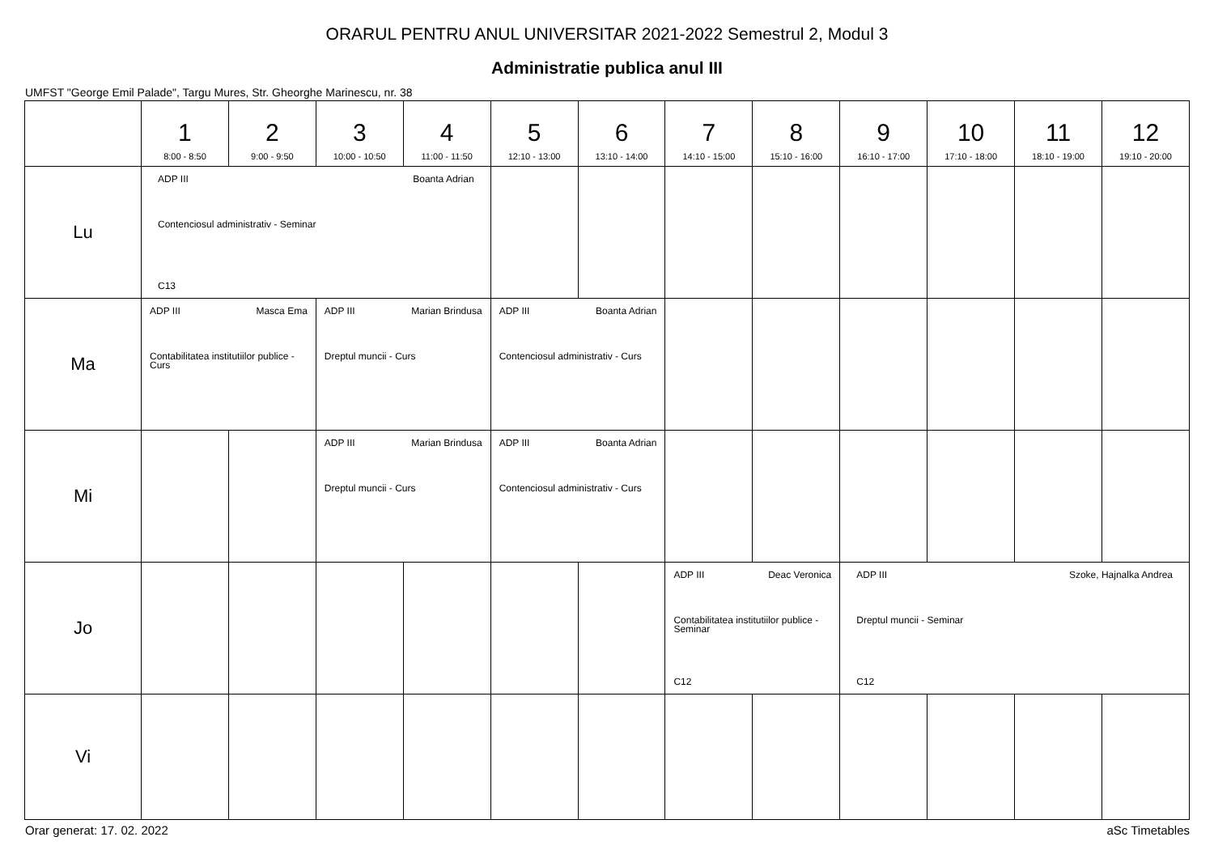ORARUL PENTRU ANUL UNIVERSITAR 2021-2022 Semestrul 2, Modul 3
Administratie publica anul III
UMFST "George Emil Palade", Targu Mures, Str. Gheorghe Marinescu, nr. 38
| | 1 8:00 - 8:50 | 2 9:00 - 9:50 | 3 10:00 - 10:50 | 4 11:00 - 11:50 | 5 12:10 - 13:00 | 6 13:10 - 14:00 | 7 14:10 - 15:00 | 8 15:10 - 16:00 | 9 16:10 - 17:00 | 10 17:10 - 18:00 | 11 18:10 - 19:00 | 12 19:10 - 20:00 |
| --- | --- | --- | --- | --- | --- | --- | --- | --- | --- | --- | --- | --- |
| Lu | ADP III Boanta Adrian Contenciosul administrativ - Seminar C13 | | | | | | | | | | | |
| Ma | ADP III Masca Ema Contabilitatea institutiilor publice - Curs | | ADP III Marian Brindusa Dreptul muncii - Curs | | ADP III Boanta Adrian Contenciosul administrativ - Curs | | | | | | | |
| Mi | | | ADP III Marian Brindusa Dreptul muncii - Curs | | ADP III Boanta Adrian Contenciosul administrativ - Curs | | | | | | | |
| Jo | | | | | | | ADP III Deac Veronica Contabilitatea institutiilor publice - Seminar C12 | | ADP III Szoke, Hajnalka Andrea Dreptul muncii - Seminar C12 | | | |
| Vi | | | | | | | | | | | | |
Orar generat: 17. 02. 2022 aSc Timetables